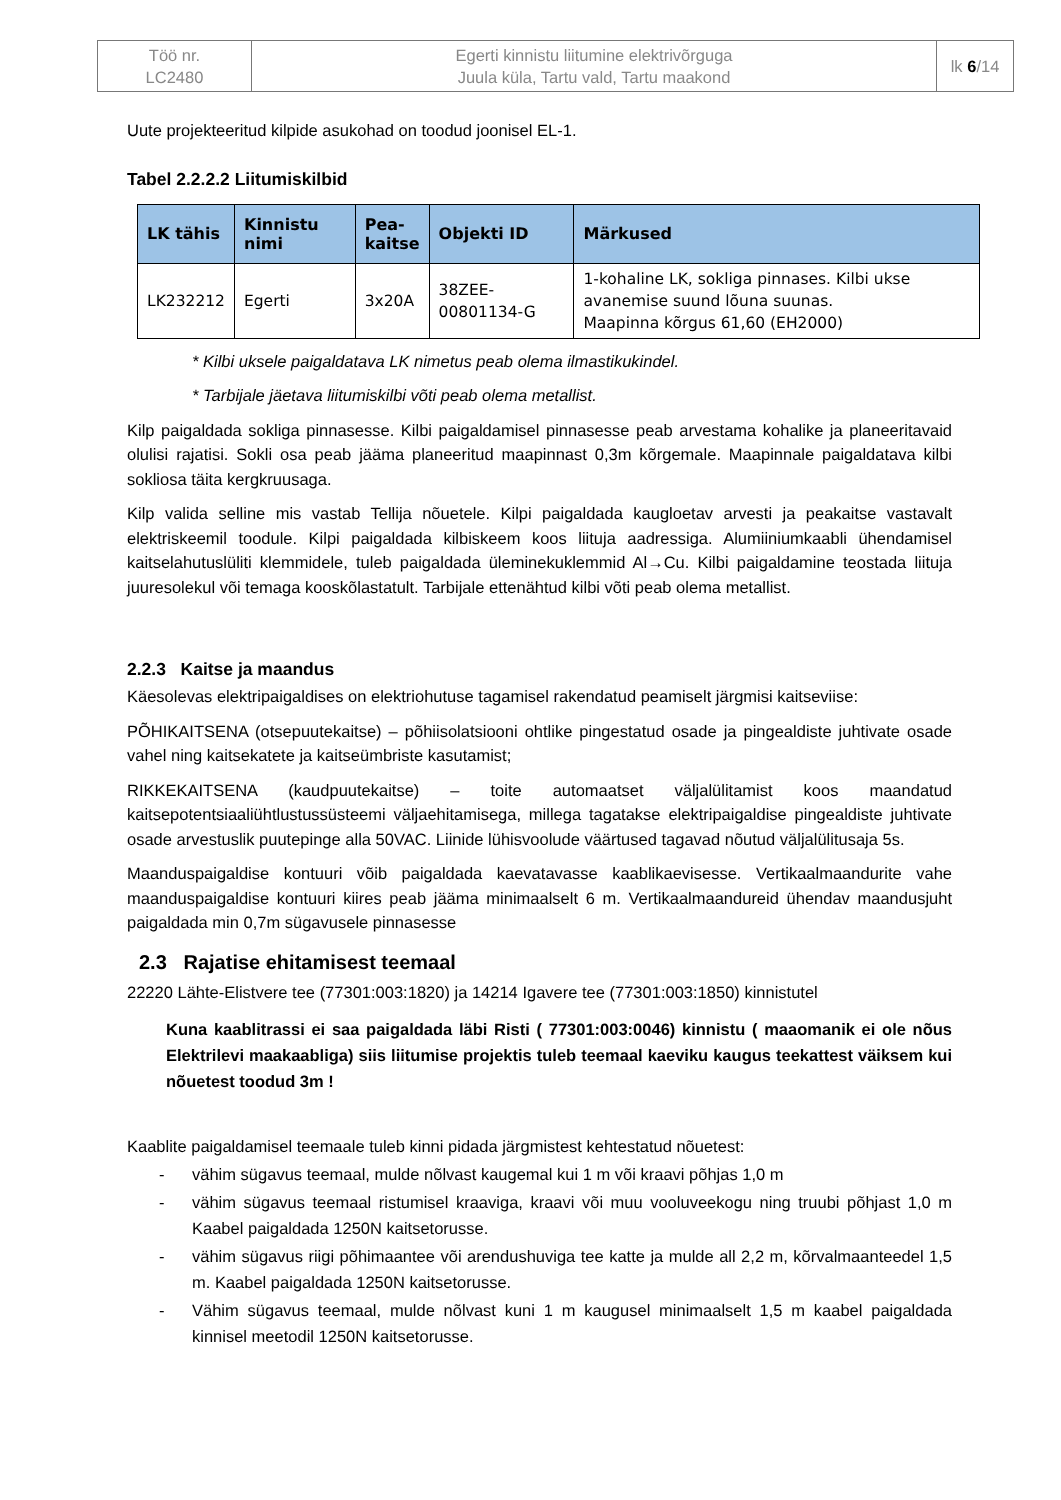| Töö nr. LC2480 | Egerti kinnistu liitumine elektrivõrguga Juula küla, Tartu vald, Tartu maakond | lk 6 /14 |
Uute projekteeritud kilpide asukohad on toodud joonisel EL-1.
Tabel 2.2.2.2 Liitumiskilbid
| LK tähis | Kinnistu nimi | Pea- kaitse | Objekti ID | Märkused |
| --- | --- | --- | --- | --- |
| LK232212 | Egerti | 3x20A | 38ZEE-00801134-G | 1-kohaline LK, sokliga pinnases. Kilbi ukse avanemise suund lõuna suunas. Maapinna kõrgus 61,60 (EH2000) |
* Kilbi uksele paigaldatava LK nimetus peab olema ilmastikukindel.
* Tarbijale jäetava liitumiskilbi võti peab olema metallist.
Kilp paigaldada sokliga pinnasesse. Kilbi paigaldamisel pinnasesse peab arvestama kohalike ja planeeritavaid olulisi rajatisi. Sokli osa peab jääma planeeritud maapinnast 0,3m kõrgemale. Maapinnale paigaldatava kilbi sokliosa täita kergkruusaga.
Kilp valida selline mis vastab Tellija nõuetele. Kilpi paigaldada kaugloetav arvesti ja peakaitse vastavalt elektriskeemil toodule. Kilpi paigaldada kilbiskeem koos liituja aadressiga. Alumiiniumkaabli ühendamisel kaitselahutuslüliti klemmidele, tuleb paigaldada üleminekuklemmid Al→Cu. Kilbi paigaldamine teostada liituja juuresolekul või temaga kooskõlastatult. Tarbijale ettenähtud kilbi võti peab olema metallist.
2.2.3 Kaitse ja maandus
Käesolevas elektripaigaldises on elektriohutuse tagamisel rakendatud peamiselt järgmisi kaitseviise:
PÕHIKAITSENA (otsepuutekaitse) – põhiisolatsiooni ohtlike pingestatud osade ja pingealdiste juhtivate osade vahel ning kaitsekatete ja kaitseümbriste kasutamist;
RIKKEKAITSENA (kaudpuutekaitse) – toite automaatset väljalülitamist koos maandatud kaitsepotentsiaaliühtlustussüsteemi väljaehitamisega, millega tagatakse elektripaigaldise pingealdiste juhtivate osade arvestuslik puutepinge alla 50VAC. Liinide lühisvoolude väärtused tagavad nõutud väljalülitusaja 5s.
Maanduspaigaldise kontuuri võib paigaldada kaevatavasse kaablikaevisesse. Vertikaalmaandurite vahe maanduspaigaldise kontuuri kiires peab jääma minimaalselt 6 m. Vertikaalmaandureid ühendav maandusjuht paigaldada min 0,7m sügavusele pinnasesse
2.3 Rajatise ehitamisest teemaal
22220 Lähte-Elistvere tee (77301:003:1820) ja 14214 Igavere tee (77301:003:1850) kinnistutel
Kuna kaablitrassi ei saa paigaldada läbi Risti ( 77301:003:0046) kinnistu ( maaomanik ei ole nõus Elektrilevi maakaabliga) siis liitumise projektis tuleb teemaal kaeviku kaugus teekattest väiksem kui nõuetest toodud 3m !
Kaablite paigaldamisel teemaale tuleb kinni pidada järgmistest kehtestatud nõuetest:
- vähim sügavus teemaal, mulde nõlvast kaugemal kui 1 m või kraavi põhjas 1,0 m
- vähim sügavus teemaal ristumisel kraaviga, kraavi või muu vooluveekogu ning truubi põhjast 1,0 m Kaabel paigaldada 1250N kaitsetorusse.
- vähim sügavus riigi põhimaantee või arendushuviga tee katte ja mulde all 2,2 m, kõrvalmaanteedel 1,5 m. Kaabel paigaldada 1250N kaitsetorusse.
- Vähim sügavus teemaal, mulde nõlvast kuni 1 m kaugusel minimaalselt 1,5 m kaabel paigaldada kinnisel meetodil 1250N kaitsetorusse.